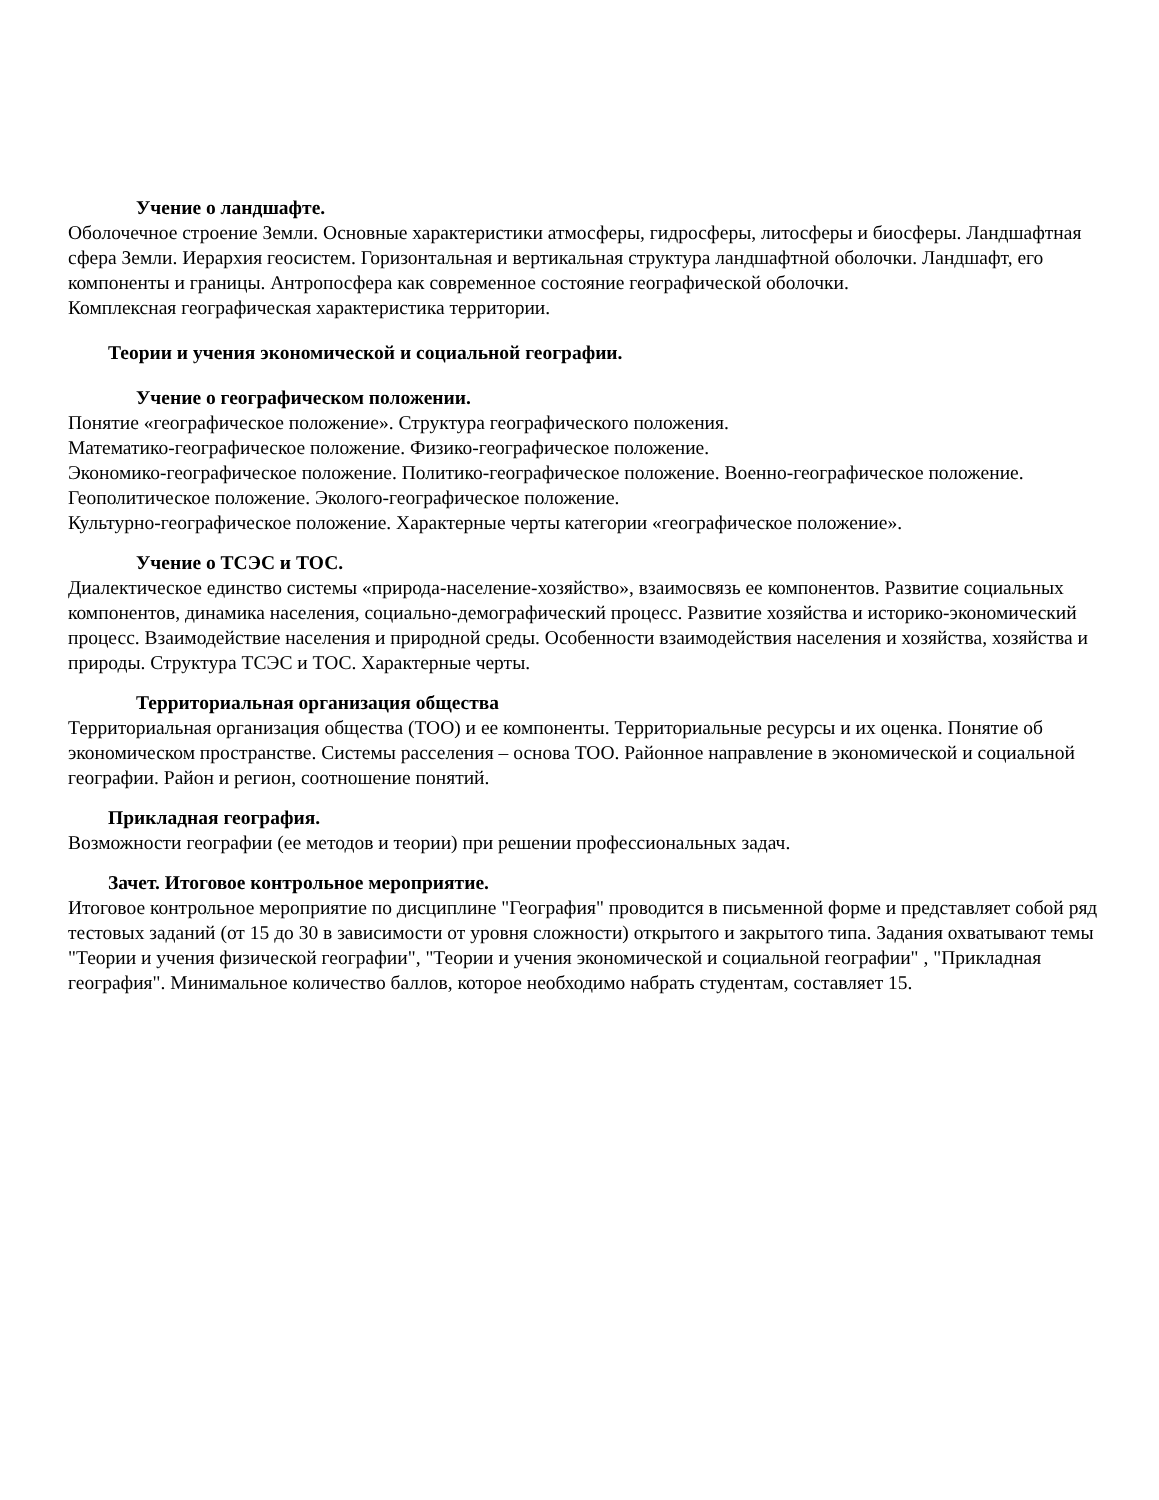Учение о ландшафте.
Оболочечное строение Земли. Основные характеристики атмосферы, гидросферы, литосферы и биосферы. Ландшафтная сфера Земли. Иерархия геосистем. Горизонтальная и вертикальная структура ландшафтной оболочки. Ландшафт, его компоненты и границы. Антропосфера как современное состояние географической оболочки.
Комплексная географическая характеристика территории.
Теории и учения экономической и социальной географии.
Учение о географическом положении.
Понятие «географическое положение». Структура географического положения.
Математико-географическое положение. Физико-географическое положение.
Экономико-географическое положение. Политико-географическое положение. Военно-географическое положение. Геополитическое положение. Эколого-географическое положение.
Культурно-географическое положение. Характерные черты категории «географическое положение».
Учение о ТСЭС и ТОС.
Диалектическое единство системы «природа-население-хозяйство», взаимосвязь ее компонентов. Развитие социальных компонентов, динамика населения, социально-демографический процесс. Развитие хозяйства и историко-экономический процесс. Взаимодействие населения и природной среды. Особенности взаимодействия населения и хозяйства, хозяйства и природы. Структура ТСЭС и ТОС. Характерные черты.
Территориальная организация общества
Территориальная организация общества (ТОО) и ее компоненты. Территориальные ресурсы и их оценка. Понятие об экономическом пространстве. Системы расселения – основа ТОО. Районное направление в экономической и социальной географии. Район и регион, соотношение понятий.
Прикладная география.
Возможности географии (ее методов и теории) при решении профессиональных задач.
Зачет. Итоговое контрольное мероприятие.
Итоговое контрольное мероприятие по дисциплине "География" проводится в письменной форме и представляет собой ряд тестовых заданий (от 15 до 30 в зависимости от уровня сложности) открытого и закрытого типа. Задания охватывают темы "Теории и учения физической географии", "Теории и учения экономической и социальной географии" , "Прикладная география". Минимальное количество баллов, которое необходимо набрать студентам, составляет 15.